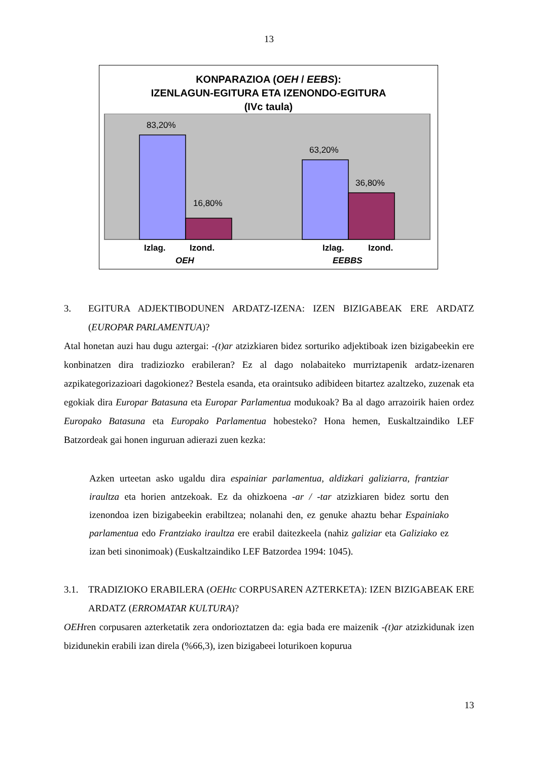13
KONPARAZIOA (OEH / EEBS):
IZENLAGUN-EGITURA ETA IZENONDO-EGITURA
(IVc taula)
83,20%
16,80%
63,20%
36,80%
Izlag.
Izond.
Izlag.
Izond.
OEH
EEBBS
3. EGITURA ADJEKTIBODUNEN ARDATZ-IZENA: IZEN BIZIGABEAK ERE ARDATZ (EUROPAR PARLAMENTUA)?
Atal honetan auzi hau dugu aztergai: -(t)ar atzizkiaren bidez sorturiko adjektiboak izen bizigabeekin ere konbinatzen dira tradiziozko erabileran? Ez al dago nolabaiteko murriztapenik ardatz-izenaren azpikategorizazioari dagokionez? Bestela esanda, eta oraintsuko adibideen bitartez azaltzeko, zuzenak eta egokiak dira Europar Batasuna eta Europar Parlamentua modukoak? Ba al dago arrazoirik haien ordez Europako Batasuna eta Europako Parlamentua hobesteko? Hona hemen, Euskaltzaindiko LEF Batzordeak gai honen inguruan adierazi zuen kezka:
Azken urteetan asko ugaldu dira espainiar parlamentua, aldizkari galiziarra, frantziar iraultza eta horien antzekoak. Ez da ohizkoena -ar / -tar atzizkiaren bidez sortu den izenondoa izen bizigabeekin erabiltzea; nolanahi den, ez genuke ahaztu behar Espainiako parlamentua edo Frantziako iraultza ere erabil daitezkeela (nahiz galiziar eta Galiziako ez izan beti sinonimoak) (Euskaltzaindiko LEF Batzordea 1994: 1045).
3.1. TRADIZIOKO ERABILERA (OEHtc CORPUSAREN AZTERKETA): IZEN BIZIGABEAK ERE ARDATZ (ERROMATAR KULTURA)?
OEHren corpusaren azterketatik zera ondorioztatzen da: egia bada ere maizenik -(t)ar atzizkidunak izen bizidunekin erabili izan direla (%66,3), izen bizigabeei loturikoen kopurua
13